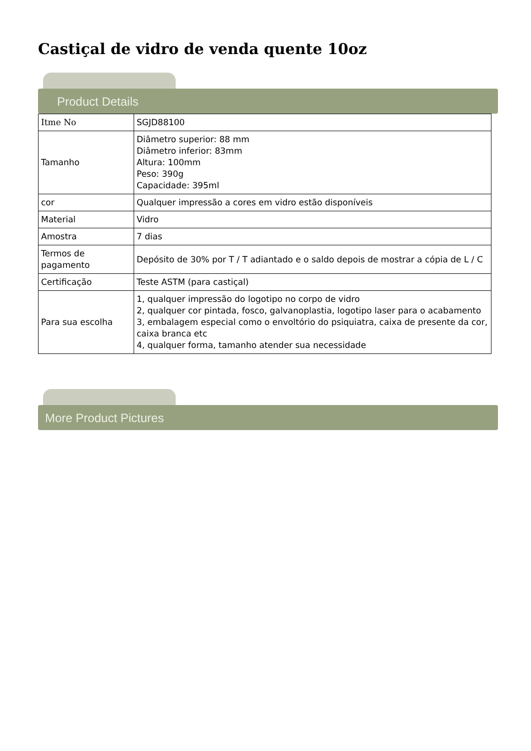Castiçal de vidro de venda quente 10oz
Product Details
| Itme No | SGJD88100 |
| Tamanho | Diâmetro superior: 88 mm Diâmetro inferior: 83mm Altura: 100mm Peso: 390g Capacidade: 395ml |
| cor | Qualquer impressão a cores em vidro estão disponíveis |
| Material | Vidro |
| Amostra | 7 dias |
| Termos de pagamento | Depósito de 30% por T / T adiantado e o saldo depois de mostrar a cópia de L / C |
| Certificação | Teste ASTM (para castiçal) |
| Para sua escolha | 1, qualquer impressão do logotipo no corpo de vidro 2, qualquer cor pintada, fosco, galvanoplastia, logotipo laser para o acabamento 3, embalagem especial como o envoltório do psiquiatra, caixa de presente da cor, caixa branca etc 4, qualquer forma, tamanho atender sua necessidade |
More Product Pictures